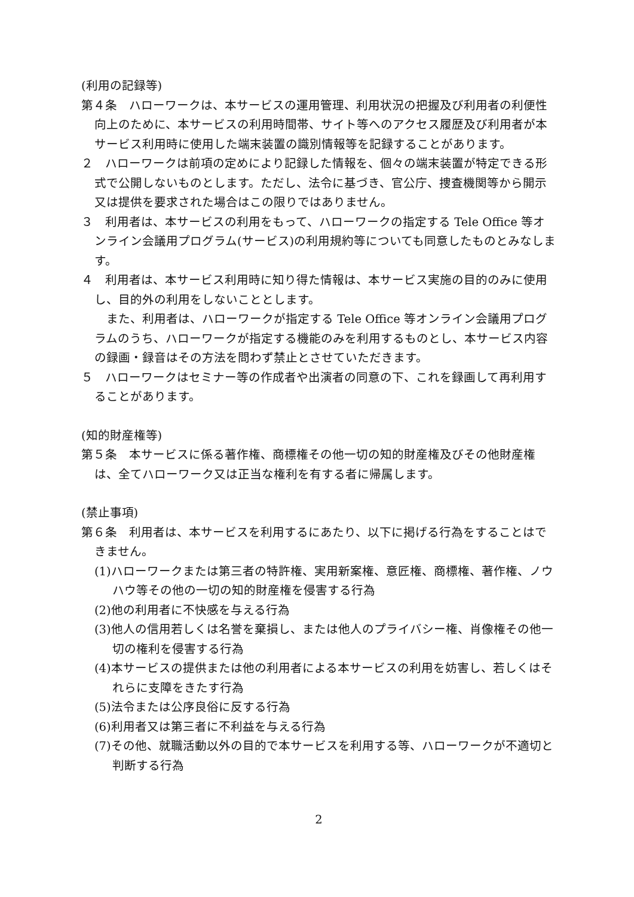(利用の記録等)
第４条　ハローワークは、本サービスの運用管理、利用状況の把握及び利用者の利便性向上のために、本サービスの利用時間帯、サイト等へのアクセス履歴及び利用者が本サービス利用時に使用した端末装置の識別情報等を記録することがあります。
２　ハローワークは前項の定めにより記録した情報を、個々の端末装置が特定できる形式で公開しないものとします。ただし、法令に基づき、官公庁、捜査機関等から開示又は提供を要求された場合はこの限りではありません。
３　利用者は、本サービスの利用をもって、ハローワークの指定する Tele Office 等オンライン会議用プログラム(サービス)の利用規約等についても同意したものとみなします。
４　利用者は、本サービス利用時に知り得た情報は、本サービス実施の目的のみに使用し、目的外の利用をしないこととします。
　また、利用者は、ハローワークが指定する Tele Office 等オンライン会議用プログラムのうち、ハローワークが指定する機能のみを利用するものとし、本サービス内容の録画・録音はその方法を問わず禁止とさせていただきます。
５　ハローワークはセミナー等の作成者や出演者の同意の下、これを録画して再利用することがあります。
(知的財産権等)
第５条　本サービスに係る著作権、商標権その他一切の知的財産権及びその他財産権は、全てハローワーク又は正当な権利を有する者に帰属します。
(禁止事項)
第６条　利用者は、本サービスを利用するにあたり、以下に掲げる行為をすることはできません。
(1)ハローワークまたは第三者の特許権、実用新案権、意匠権、商標権、著作権、ノウハウ等その他の一切の知的財産権を侵害する行為
(2)他の利用者に不快感を与える行為
(3)他人の信用若しくは名誉を棄損し、または他人のプライバシー権、肖像権その他一切の権利を侵害する行為
(4)本サービスの提供または他の利用者による本サービスの利用を妨害し、若しくはそれらに支障をきたす行為
(5)法令または公序良俗に反する行為
(6)利用者又は第三者に不利益を与える行為
(7)その他、就職活動以外の目的で本サービスを利用する等、ハローワークが不適切と判断する行為
2